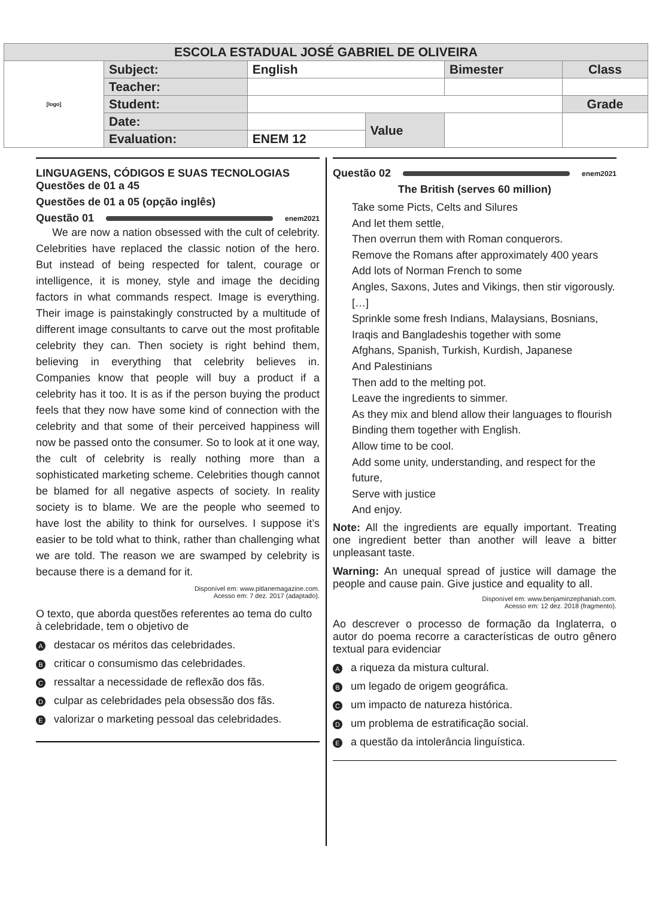| ESCOLA ESTADUAL JOSÉ GABRIEL DE OLIVEIRA | | | | | |
| [logo] | Subject: | English | | Bimester | Class |
| | Teacher: | | | | |
| | Student: | | | | Grade |
| | Date: | | Value | | |
| | Evaluation: | ENEM 12 | | | |
LINGUAGENS, CÓDIGOS E SUAS TECNOLOGIAS
Questões de 01 a 45
Questões de 01 a 05 (opção inglês)
Questão 01 enem2021
We are now a nation obsessed with the cult of celebrity. Celebrities have replaced the classic notion of the hero. But instead of being respected for talent, courage or intelligence, it is money, style and image the deciding factors in what commands respect. Image is everything. Their image is painstakingly constructed by a multitude of different image consultants to carve out the most profitable celebrity they can. Then society is right behind them, believing in everything that celebrity believes in. Companies know that people will buy a product if a celebrity has it too. It is as if the person buying the product feels that they now have some kind of connection with the celebrity and that some of their perceived happiness will now be passed onto the consumer. So to look at it one way, the cult of celebrity is really nothing more than a sophisticated marketing scheme. Celebrities though cannot be blamed for all negative aspects of society. In reality society is to blame. We are the people who seemed to have lost the ability to think for ourselves. I suppose it’s easier to be told what to think, rather than challenging what we are told. The reason we are swamped by celebrity is because there is a demand for it.
Disponível em: www.pitlanemagazine.com.
Acesso em: 7 dez. 2017 (adaptado).
O texto, que aborda questões referentes ao tema do culto à celebridade, tem o objetivo de
Adestacar os méritos das celebridades.
Bcriticar o consumismo das celebridades.
Cressaltar a necessidade de reflexão dos fãs.
Dculpar as celebridades pela obsessão dos fãs.
Evalorizar o marketing pessoal das celebridades.
Questão 02 enem2021
The British (serves 60 million)
Take some Picts, Celts and Silures
And let them settle,
Then overrun them with Roman conquerors.
Remove the Romans after approximately 400 years
Add lots of Norman French to some
Angles, Saxons, Jutes and Vikings, then stir vigorously.
[…]
Sprinkle some fresh Indians, Malaysians, Bosnians,
Iraqis and Bangladeshis together with some
Afghans, Spanish, Turkish, Kurdish, Japanese
And Palestinians
Then add to the melting pot.
Leave the ingredients to simmer.
As they mix and blend allow their languages to flourish
Binding them together with English.
Allow time to be cool.
Add some unity, understanding, and respect for the future,
Serve with justice
And enjoy.
Note: All the ingredients are equally important. Treating one ingredient better than another will leave a bitter unpleasant taste.
Warning: An unequal spread of justice will damage the people and cause pain. Give justice and equality to all.
Disponível em: www.benjaminzephaniah.com.
Acesso em: 12 dez. 2018 (fragmento).
Ao descrever o processo de formação da Inglaterra, o autor do poema recorre a características de outro gênero textual para evidenciar
Aa riqueza da mistura cultural.
Bum legado de origem geográfica.
Cum impacto de natureza histórica.
Dum problema de estratificação social.
Ea questão da intolerância linguística.